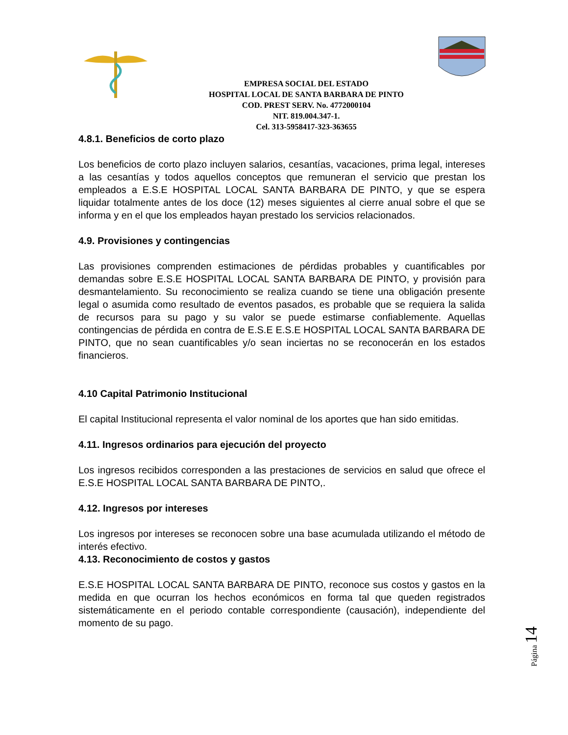EMPRESA SOCIAL DEL ESTADO
HOSPITAL LOCAL DE SANTA BARBARA DE PINTO
COD. PREST SERV. No. 4772000104
NIT. 819.004.347-1.
Cel. 313-5958417-323-363655
4.8.1. Beneficios de corto plazo
Los beneficios de corto plazo incluyen salarios, cesantías, vacaciones, prima legal, intereses a las cesantías y todos aquellos conceptos que remuneran el servicio que prestan los empleados a E.S.E HOSPITAL LOCAL SANTA BARBARA DE PINTO, y que se espera liquidar totalmente antes de los doce (12) meses siguientes al cierre anual sobre el que se informa y en el que los empleados hayan prestado los servicios relacionados.
4.9. Provisiones y contingencias
Las provisiones comprenden estimaciones de pérdidas probables y cuantificables por demandas sobre E.S.E HOSPITAL LOCAL SANTA BARBARA DE PINTO, y provisión para desmantelamiento. Su reconocimiento se realiza cuando se tiene una obligación presente legal o asumida como resultado de eventos pasados, es probable que se requiera la salida de recursos para su pago y su valor se puede estimarse confiablemente. Aquellas contingencias de pérdida en contra de E.S.E E.S.E HOSPITAL LOCAL SANTA BARBARA DE PINTO, que no sean cuantificables y/o sean inciertas no se reconocerán en los estados financieros.
4.10 Capital Patrimonio Institucional
El capital Institucional representa el valor nominal de los aportes que han sido emitidas.
4.11. Ingresos ordinarios para ejecución del proyecto
Los ingresos recibidos corresponden a las prestaciones de servicios en salud que ofrece el E.S.E HOSPITAL LOCAL SANTA BARBARA DE PINTO,.
4.12. Ingresos por intereses
Los ingresos por intereses se reconocen sobre una base acumulada utilizando el método de interés efectivo.
4.13. Reconocimiento de costos y gastos
E.S.E HOSPITAL LOCAL SANTA BARBARA DE PINTO, reconoce sus costos y gastos en la medida en que ocurran los hechos económicos en forma tal que queden registrados sistemáticamente en el periodo contable correspondiente (causación), independiente del momento de su pago.
Página 14